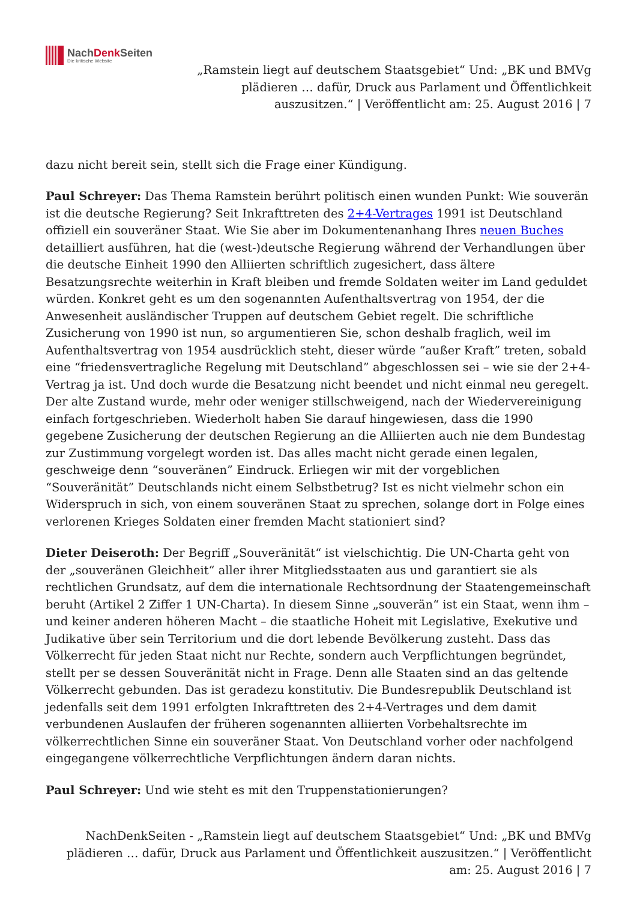NachDenk Seiten
Die kritische Website
„Ramstein liegt auf deutschem Staatsgebiet“ Und: „BK und BMVg plädieren … dafür, Druck aus Parlament und Öffentlichkeit auszusitzen.“ | Veröffentlicht am: 25. August 2016 | 7
dazu nicht bereit sein, stellt sich die Frage einer Kündigung.
Paul Schreyer: Das Thema Ramstein berührt politisch einen wunden Punkt: Wie souverän ist die deutsche Regierung? Seit Inkrafttreten des 2+4-Vertrages 1991 ist Deutschland offiziell ein souveräner Staat. Wie Sie aber im Dokumentenanhang Ihres neuen Buches detailliert ausführen, hat die (west-)deutsche Regierung während der Verhandlungen über die deutsche Einheit 1990 den Alliierten schriftlich zugesichert, dass ältere Besatzungsrechte weiterhin in Kraft bleiben und fremde Soldaten weiter im Land geduldet würden. Konkret geht es um den sogenannten Aufenthaltsvertrag von 1954, der die Anwesenheit ausländischer Truppen auf deutschem Gebiet regelt. Die schriftliche Zusicherung von 1990 ist nun, so argumentieren Sie, schon deshalb fraglich, weil im Aufenthaltsvertrag von 1954 ausdrücklich steht, dieser würde “außer Kraft” treten, sobald eine “friedensvertragliche Regelung mit Deutschland” abgeschlossen sei – wie sie der 2+4-Vertrag ja ist. Und doch wurde die Besatzung nicht beendet und nicht einmal neu geregelt. Der alte Zustand wurde, mehr oder weniger stillschweigend, nach der Wiedervereinigung einfach fortgeschrieben. Wiederholt haben Sie darauf hingewiesen, dass die 1990 gegebene Zusicherung der deutschen Regierung an die Alliierten auch nie dem Bundestag zur Zustimmung vorgelegt worden ist. Das alles macht nicht gerade einen legalen, geschweige denn “souveränen” Eindruck. Erliegen wir mit der vorgeblichen “Souveränität” Deutschlands nicht einem Selbstbetrug? Ist es nicht vielmehr schon ein Widerspruch in sich, von einem souveränen Staat zu sprechen, solange dort in Folge eines verlorenen Krieges Soldaten einer fremden Macht stationiert sind?
Dieter Deiseroth: Der Begriff „Souveränität“ ist vielschichtig. Die UN-Charta geht von der „souveränen Gleichheit“ aller ihrer Mitgliedsstaaten aus und garantiert sie als rechtlichen Grundsatz, auf dem die internationale Rechtsordnung der Staatengemeinschaft beruht (Artikel 2 Ziffer 1 UN-Charta). In diesem Sinne „souverän“ ist ein Staat, wenn ihm – und keiner anderen höheren Macht – die staatliche Hoheit mit Legislative, Exekutive und Judikative über sein Territorium und die dort lebende Bevölkerung zusteht. Dass das Völkerrecht für jeden Staat nicht nur Rechte, sondern auch Verpflichtungen begründet, stellt per se dessen Souveränität nicht in Frage. Denn alle Staaten sind an das geltende Völkerrecht gebunden. Das ist geradezu konstitutiv. Die Bundesrepublik Deutschland ist jedenfalls seit dem 1991 erfolgten Inkrafttreten des 2+4-Vertrages und dem damit verbundenen Auslaufen der früheren sogenannten alliierten Vorbehaltsrechte im völkerrechtlichen Sinne ein souveräner Staat. Von Deutschland vorher oder nachfolgend eingegangene völkerrechtliche Verpflichtungen ändern daran nichts.
Paul Schreyer: Und wie steht es mit den Truppenstationierungen?
NachDenkSeiten - „Ramstein liegt auf deutschem Staatsgebiet“ Und: „BK und BMVg plädieren … dafür, Druck aus Parlament und Öffentlichkeit auszusitzen.“ | Veröffentlicht am: 25. August 2016 | 7